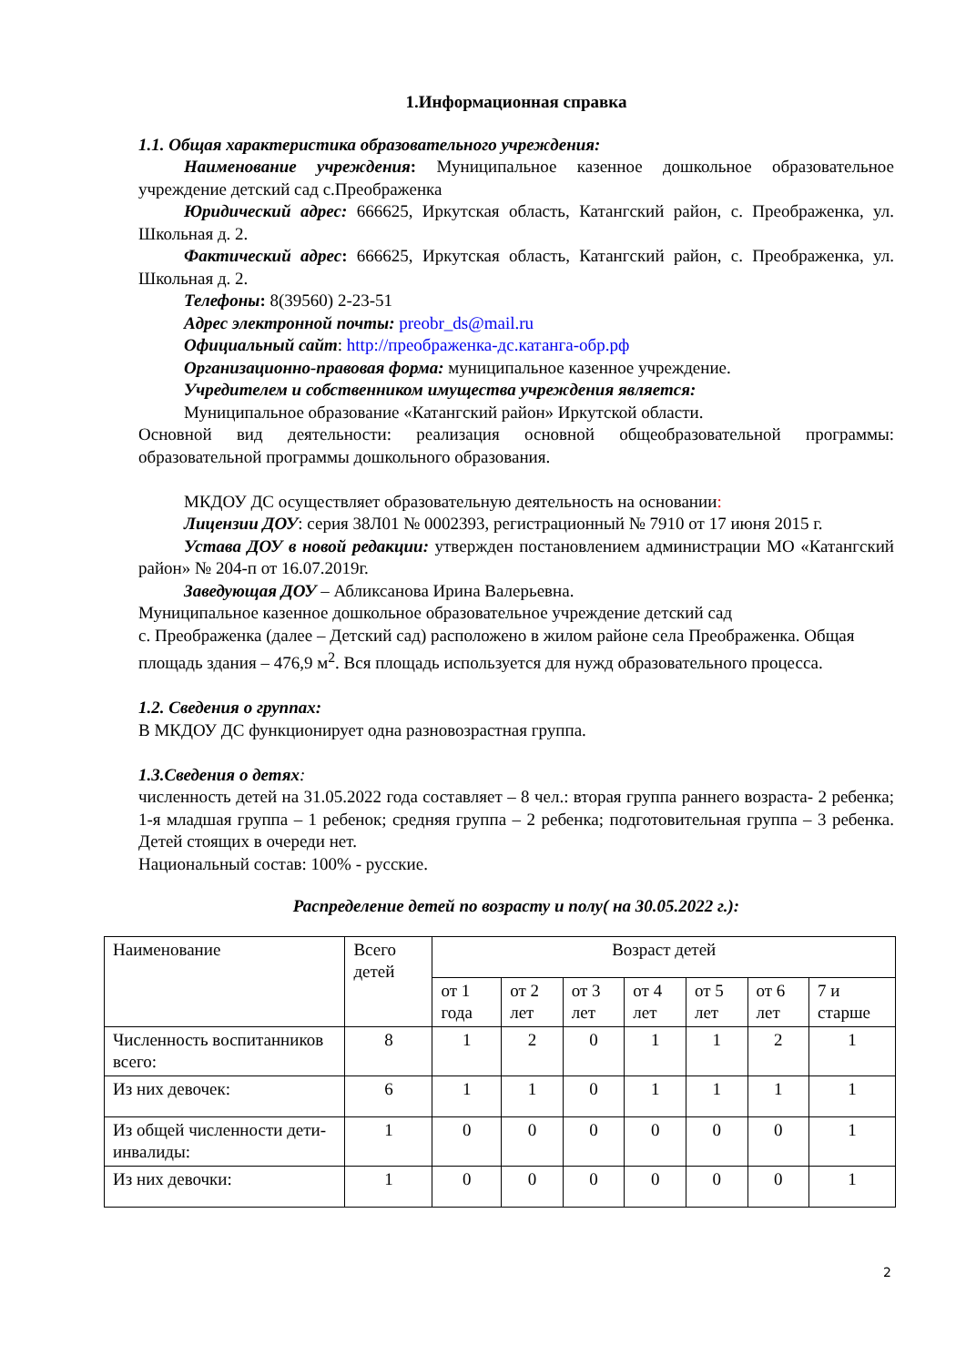1.Информационная справка
1.1. Общая характеристика образовательного учреждения:
Наименование учреждения: Муниципальное казенное дошкольное образовательное учреждение детский сад с.Преображенка
Юридический адрес: 666625, Иркутская область, Катангский район, с. Преображенка, ул. Школьная д. 2.
Фактический адрес: 666625, Иркутская область, Катангский район, с. Преображенка, ул. Школьная д. 2.
Телефоны: 8(39560) 2-23-51
Адрес электронной почты: preobr_ds@mail.ru
Официальный сайт: http://преображенка-дс.катанга-обр.рф
Организационно-правовая форма: муниципальное казенное учреждение.
Учредителем и собственником имущества учреждения является:
Муниципальное образование «Катангский район» Иркутской области.
Основной вид деятельности: реализация основной общеобразовательной программы: образовательной программы дошкольного образования.
МКДОУ ДС осуществляет образовательную деятельность на основании:
Лицензии ДОУ: серия 38Л01 № 0002393, регистрационный № 7910 от 17 июня 2015 г.
Устава ДОУ в новой редакции: утвержден постановлением администрации МО «Катангский район» № 204-п от 16.07.2019г.
Заведующая ДОУ – Абликсанова Ирина Валерьевна.
Муниципальное казенное дошкольное образовательное учреждение детский сад
с. Преображенка (далее – Детский сад) расположено в жилом районе села Преображенка. Общая площадь здания – 476,9 м<sup>2</sup>. Вся площадь используется для нужд образовательного процесса.
1.2. Сведения о группах:
В МКДОУ ДС функционирует одна разновозрастная группа.
1.3.Сведения о детях:
численность детей на 31.05.2022 года составляет – 8 чел.: вторая группа раннего возраста- 2 ребенка; 1-я младшая группа – 1 ребенок; средняя группа – 2 ребенка; подготовительная группа – 3 ребенка. Детей стоящих в очереди нет.
Национальный состав: 100% - русские.
Распределение детей по возрасту и полу( на 30.05.2022 г.):
| Наименование | Всего детей | Возраст детей | | | | | | |
| | | от 1 года | от 2 лет | от 3 лет | от 4 лет | от 5 лет | от 6 лет | 7 и старше |
| Численность воспитанников всего: | 8 | 1 | 2 | 0 | 1 | 1 | 2 | 1 |
| Из них девочек: | 6 | 1 | 1 | 0 | 1 | 1 | 1 | 1 |
| Из общей численности дети- инвалиды: | 1 | 0 | 0 | 0 | 0 | 0 | 0 | 1 |
| Из них девочки: | 1 | 0 | 0 | 0 | 0 | 0 | 0 | 1 |
2